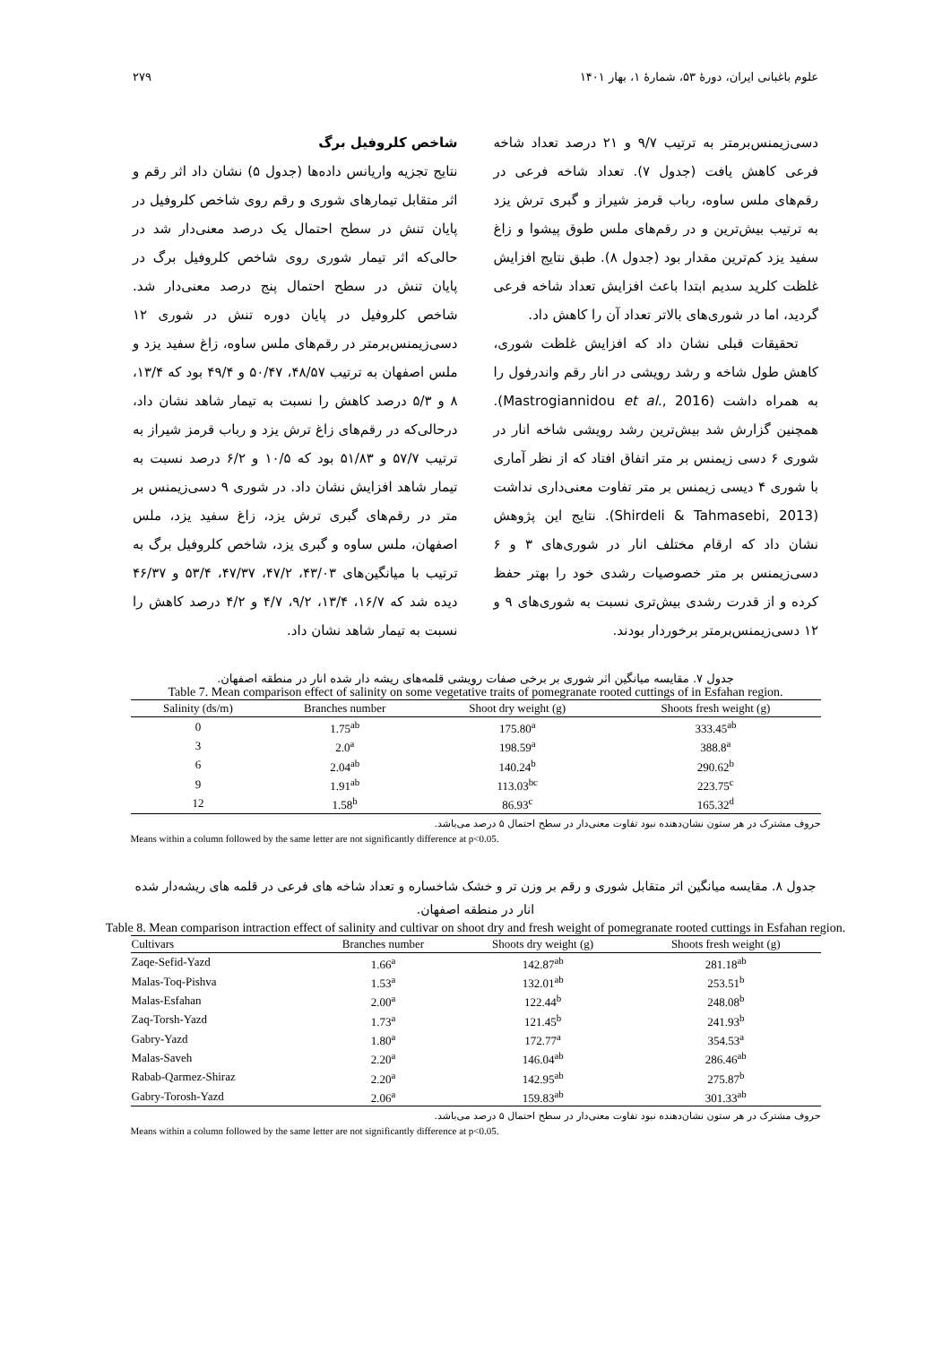علوم باغبانی ایران، دورهٔ ۵۳، شمارهٔ ۱، بهار ۱۴۰۱ ۲۷۹
دسی‌زیمنس‌برمتر به ترتیب ۹/۷ و ۲۱ درصد تعداد شاخه فرعی کاهش یافت (جدول ۷). تعداد شاخه فرعی در رقم‌های ملس ساوه، رباب قرمز شیراز و گبری ترش یزد به ترتیب بیش‌ترین و در رقم‌های ملس طوق پیشوا و زاغ سفید یزد کم‌ترین مقدار بود (جدول ۸). طبق نتایج افزایش غلظت کلرید سدیم ابتدا باعث افزایش تعداد شاخه فرعی گردید، اما در شوری‌های بالاتر تعداد آن را کاهش داد.
تحقیقات قبلی نشان داد که افزایش غلظت شوری، کاهش طول شاخه و رشد رویشی در انار رقم واندرفول را به همراه داشت (Mastrogiannidou et al., 2016). همچنین گزارش شد بیش‌ترین رشد رویشی شاخه انار در شوری ۶ دسی زیمنس بر متر اتفاق افتاد که از نظر آماری با شوری ۴ دیسی زیمنس بر متر تفاوت معنی‌داری نداشت (Shirdeli & Tahmasebi, 2013). نتایج این پژوهش نشان داد که ارقام مختلف انار در شوری‌های ۳ و ۶ دسی‌زیمنس بر متر خصوصیات رشدی خود را بهتر حفظ کرده و از قدرت رشدی بیش‌تری نسبت به شوری‌های ۹ و ۱۲ دسی‌زیمنس‌برمتر برخوردار بودند.
شاخص کلروفیل برگ
نتایج تجزیه واریانس داده‌ها (جدول ۵) نشان داد اثر رقم و اثر متقابل تیمارهای شوری و رقم روی شاخص کلروفیل در پایان تنش در سطح احتمال یک درصد معنی‌دار شد در حالی‌که اثر تیمار شوری روی شاخص کلروفیل برگ در پایان تنش در سطح احتمال پنج درصد معنی‌دار شد. شاخص کلروفیل در پایان دوره تنش در شوری ۱۲ دسی‌زیمنس‌برمتر در رقم‌های ملس ساوه، زاغ سفید یزد و ملس اصفهان به ترتیب ۴۸/۵۷، ۵۰/۴۷ و ۴۹/۴ بود که ۱۳/۴، ۸ و ۵/۳ درصد کاهش را نسبت به تیمار شاهد نشان داد، درحالی‌که در رقم‌های زاغ ترش یزد و رباب قرمز شیراز به ترتیب ۵۷/۷ و ۵۱/۸۳ بود که ۱۰/۵ و ۶/۲ درصد نسبت به تیمار شاهد افزایش نشان داد. در شوری ۹ دسی‌زیمنس بر متر در رقم‌های گبری ترش یزد، زاغ سفید یزد، ملس اصفهان، ملس ساوه و گبری یزد، شاخص کلروفیل برگ به ترتیب با میانگین‌های ۴۳/۰۳، ۴۷/۲، ۴۷/۳۷، ۵۳/۴ و ۴۶/۳۷ دیده شد که ۱۶/۷، ۱۳/۴، ۹/۲، ۴/۷ و ۴/۲ درصد کاهش را نسبت به تیمار شاهد نشان داد.
جدول ۷. مقایسه میانگین اثر شوری بر برخی صفات رویشی قلمه‌های ریشه دار شده انار در منطقه اصفهان.
Table 7. Mean comparison effect of salinity on some vegetative traits of pomegranate rooted cuttings of in Esfahan region.
| Salinity (ds/m) | Branches number | Shoot dry weight (g) | Shoots fresh weight (g) |
| --- | --- | --- | --- |
| 0 | 1.75<sup>ab</sup> | 175.80<sup>a</sup> | 333.45<sup>ab</sup> |
| 3 | 2.0<sup>a</sup> | 198.59<sup>a</sup> | 388.8<sup>a</sup> |
| 6 | 2.04<sup>ab</sup> | 140.24<sup>b</sup> | 290.62<sup>b</sup> |
| 9 | 1.91<sup>ab</sup> | 113.03<sup>bc</sup> | 223.75<sup>c</sup> |
| 12 | 1.58<sup>b</sup> | 86.93<sup>c</sup> | 165.32<sup>d</sup> |
حروف مشترک در هر ستون نشان‌دهنده نبود تفاوت معنی‌دار در سطح احتمال ۵ درصد می‌باشد.
Means within a column followed by the same letter are not significantly difference at p<0.05.
جدول ۸. مقایسه میانگین اثر متقابل شوری و رقم بر وزن تر و خشک شاخساره و تعداد شاخه های فرعی در قلمه های ریشه‌دار شده انار در منطقه اصفهان.
Table 8. Mean comparison intraction effect of salinity and cultivar on shoot dry and fresh weight of pomegranate rooted cuttings in Esfahan region.
| Cultivars | Branches number | Shoots dry weight (g) | Shoots fresh weight (g) |
| --- | --- | --- | --- |
| Zaqe-Sefid-Yazd | 1.66<sup>a</sup> | 142.87<sup>ab</sup> | 281.18<sup>ab</sup> |
| Malas-Toq-Pishva | 1.53<sup>a</sup> | 132.01<sup>ab</sup> | 253.51<sup>b</sup> |
| Malas-Esfahan | 2.00<sup>a</sup> | 122.44<sup>b</sup> | 248.08<sup>b</sup> |
| Zaq-Torsh-Yazd | 1.73<sup>a</sup> | 121.45<sup>b</sup> | 241.93<sup>b</sup> |
| Gabry-Yazd | 1.80<sup>a</sup> | 172.77<sup>a</sup> | 354.53<sup>a</sup> |
| Malas-Saveh | 2.20<sup>a</sup> | 146.04<sup>ab</sup> | 286.46<sup>ab</sup> |
| Rabab-Qarmez-Shiraz | 2.20<sup>a</sup> | 142.95<sup>ab</sup> | 275.87<sup>b</sup> |
| Gabry-Torosh-Yazd | 2.06<sup>a</sup> | 159.83<sup>ab</sup> | 301.33<sup>ab</sup> |
حروف مشترک در هر ستون نشان‌دهنده نبود تفاوت معنی‌دار در سطح احتمال ۵ درصد می‌باشد.
Means within a column followed by the same letter are not significantly difference at p<0.05.